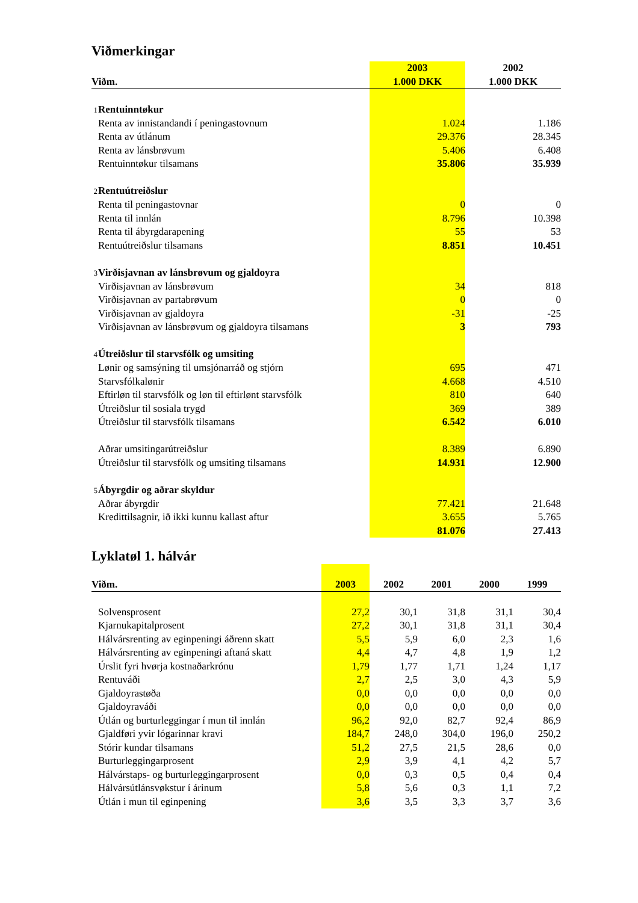Viðmerkingar
| | 2003 | | 2002 |
| --- | --- | --- | --- |
| Viðm. | 1.000 DKK | | 1.000 DKK |
| 1 Rentuinntøkur | | | |
| Renta av innistandandi í peningastovnum | | 1.024 | 1.186 |
| Renta av útlánum | | 29.376 | 28.345 |
| Renta av lánsbrøvum | | 5.406 | 6.408 |
| Rentuinntøkur tilsamans | | 35.806 | 35.939 |
| 2 Rentuútreiðslur | | | |
| Renta til peningastovnar | | 0 | 0 |
| Renta til innlán | | 8.796 | 10.398 |
| Renta til ábyrgdarapening | | 55 | 53 |
| Rentuútreiðslur tilsamans | | 8.851 | 10.451 |
| 3 Virðisjavnan av lánsbrøvum og gjaldoyra | | | |
| Virðisjavnan av lánsbrøvum | | 34 | 818 |
| Virðisjavnan av partabrøvum | | 0 | 0 |
| Virðisjavnan av gjaldoyra | | -31 | -25 |
| Virðisjavnan av lánsbrøvum og gjaldoyra tilsamans | | 3 | 793 |
| 4 Útreiðslur til starvsfólk og umsiting | | | |
| Lønir og samsýning til umsjónarráð og stjórn | | 695 | 471 |
| Starvsfólkalønir | | 4.668 | 4.510 |
| Eftirløn til starvsfólk og løn til eftirlønt starvsfólk | | 810 | 640 |
| Útreiðslur til sosiala trygd | | 369 | 389 |
| Útreiðslur til starvsfólk tilsamans | | 6.542 | 6.010 |
| Aðrar umsitingarútreiðslur | | 8.389 | 6.890 |
| Útreiðslur til starvsfólk og umsiting tilsamans | | 14.931 | 12.900 |
| 5 Ábyrgdir og aðrar skyldur | | | |
| Aðrar ábyrgdir | | 77.421 | 21.648 |
| Kredittilsagnir, ið ikki kunnu kallast aftur | | 3.655 | 5.765 |
| | | 81.076 | 27.413 |
Lyklatøl 1. hálvár
| Viðm. | 2003 | 2002 | 2001 | 2000 | 1999 |
| --- | --- | --- | --- | --- | --- |
| Solvensprosent | 27,2 | 30,1 | 31,8 | 31,1 | 30,4 |
| Kjarnukapitalprosent | 27,2 | 30,1 | 31,8 | 31,1 | 30,4 |
| Hálvársrenting av eginpeningi áðrenn skatt | 5,5 | 5,9 | 6,0 | 2,3 | 1,6 |
| Hálvársrenting av eginpeningi aftaná skatt | 4,4 | 4,7 | 4,8 | 1,9 | 1,2 |
| Úrslit fyri hvørja kostnaðarkrónu | 1,79 | 1,77 | 1,71 | 1,24 | 1,17 |
| Rentuváði | 2,7 | 2,5 | 3,0 | 4,3 | 5,9 |
| Gjaldoyrastøða | 0,0 | 0,0 | 0,0 | 0,0 | 0,0 |
| Gjaldoyraváði | 0,0 | 0,0 | 0,0 | 0,0 | 0,0 |
| Útlán og burturleggingar í mun til innlán | 96,2 | 92,0 | 82,7 | 92,4 | 86,9 |
| Gjaldføri yvir lógarinnar kravi | 184,7 | 248,0 | 304,0 | 196,0 | 250,2 |
| Stórir kundar tilsamans | 51,2 | 27,5 | 21,5 | 28,6 | 0,0 |
| Burturleggingarprosent | 2,9 | 3,9 | 4,1 | 4,2 | 5,7 |
| Hálvárstaps- og burturleggingarprosent | 0,0 | 0,3 | 0,5 | 0,4 | 0,4 |
| Hálvársútlánsvøkstur í árinum | 5,8 | 5,6 | 0,3 | 1,1 | 7,2 |
| Útlán i mun til eginpening | 3,6 | 3,5 | 3,3 | 3,7 | 3,6 |